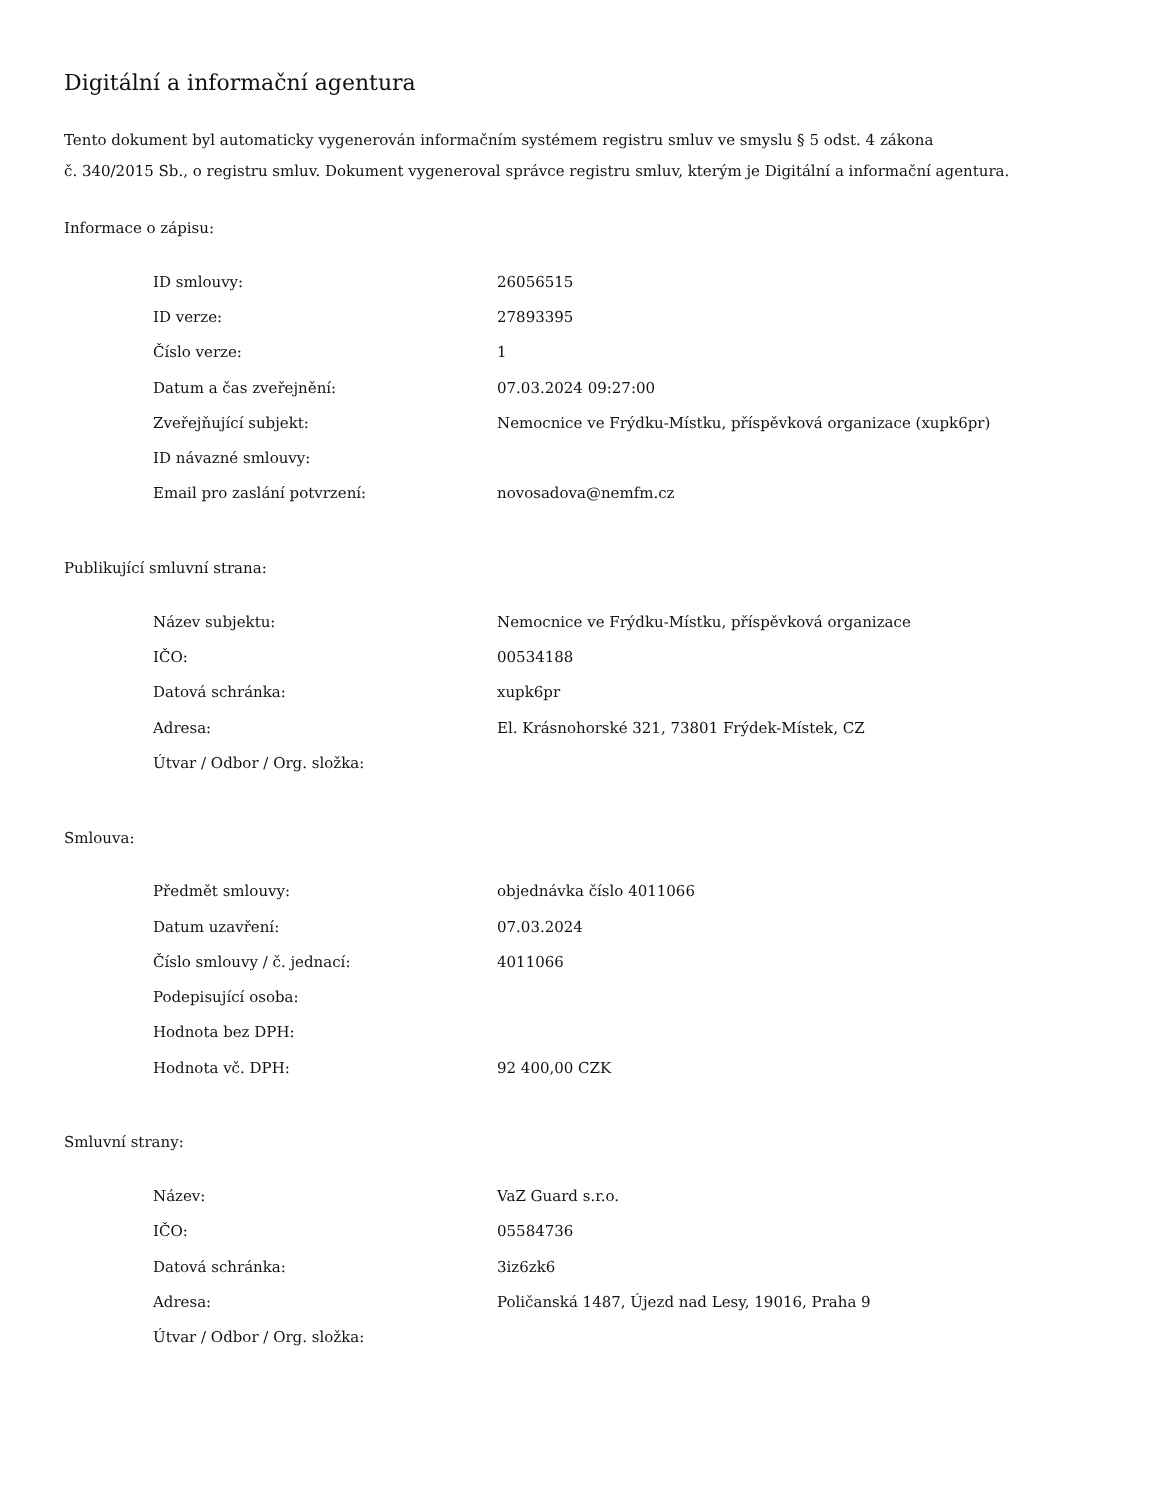Digitální a informační agentura
Tento dokument byl automaticky vygenerován informačním systémem registru smluv ve smyslu § 5 odst. 4 zákona
č. 340/2015 Sb., o registru smluv. Dokument vygeneroval správce registru smluv, kterým je Digitální a informační agentura.
Informace o zápisu:
| ID smlouvy: | 26056515 |
| ID verze: | 27893395 |
| Číslo verze: | 1 |
| Datum a čas zveřejnění: | 07.03.2024 09:27:00 |
| Zveřejňující subjekt: | Nemocnice ve Frýdku-Místku, příspěvková organizace (xupk6pr) |
| ID návazné smlouvy: | |
| Email pro zaslání potvrzení: | novosadova@nemfm.cz |
Publikující smluvní strana:
| Název subjektu: | Nemocnice ve Frýdku-Místku, příspěvková organizace |
| IČO: | 00534188 |
| Datová schránka: | xupk6pr |
| Adresa: | El. Krásnohorské 321, 73801 Frýdek-Místek, CZ |
| Útvar / Odbor / Org. složka: | |
Smlouva:
| Předmět smlouvy: | objednávka číslo 4011066 |
| Datum uzavření: | 07.03.2024 |
| Číslo smlouvy / č. jednací: | 4011066 |
| Podepisující osoba: | |
| Hodnota bez DPH: | |
| Hodnota vč. DPH: | 92 400,00 CZK |
Smluvní strany:
| Název: | VaZ Guard s.r.o. |
| IČO: | 05584736 |
| Datová schránka: | 3iz6zk6 |
| Adresa: | Poličanská 1487, Újezd nad Lesy, 19016, Praha 9 |
| Útvar / Odbor / Org. složka: | |